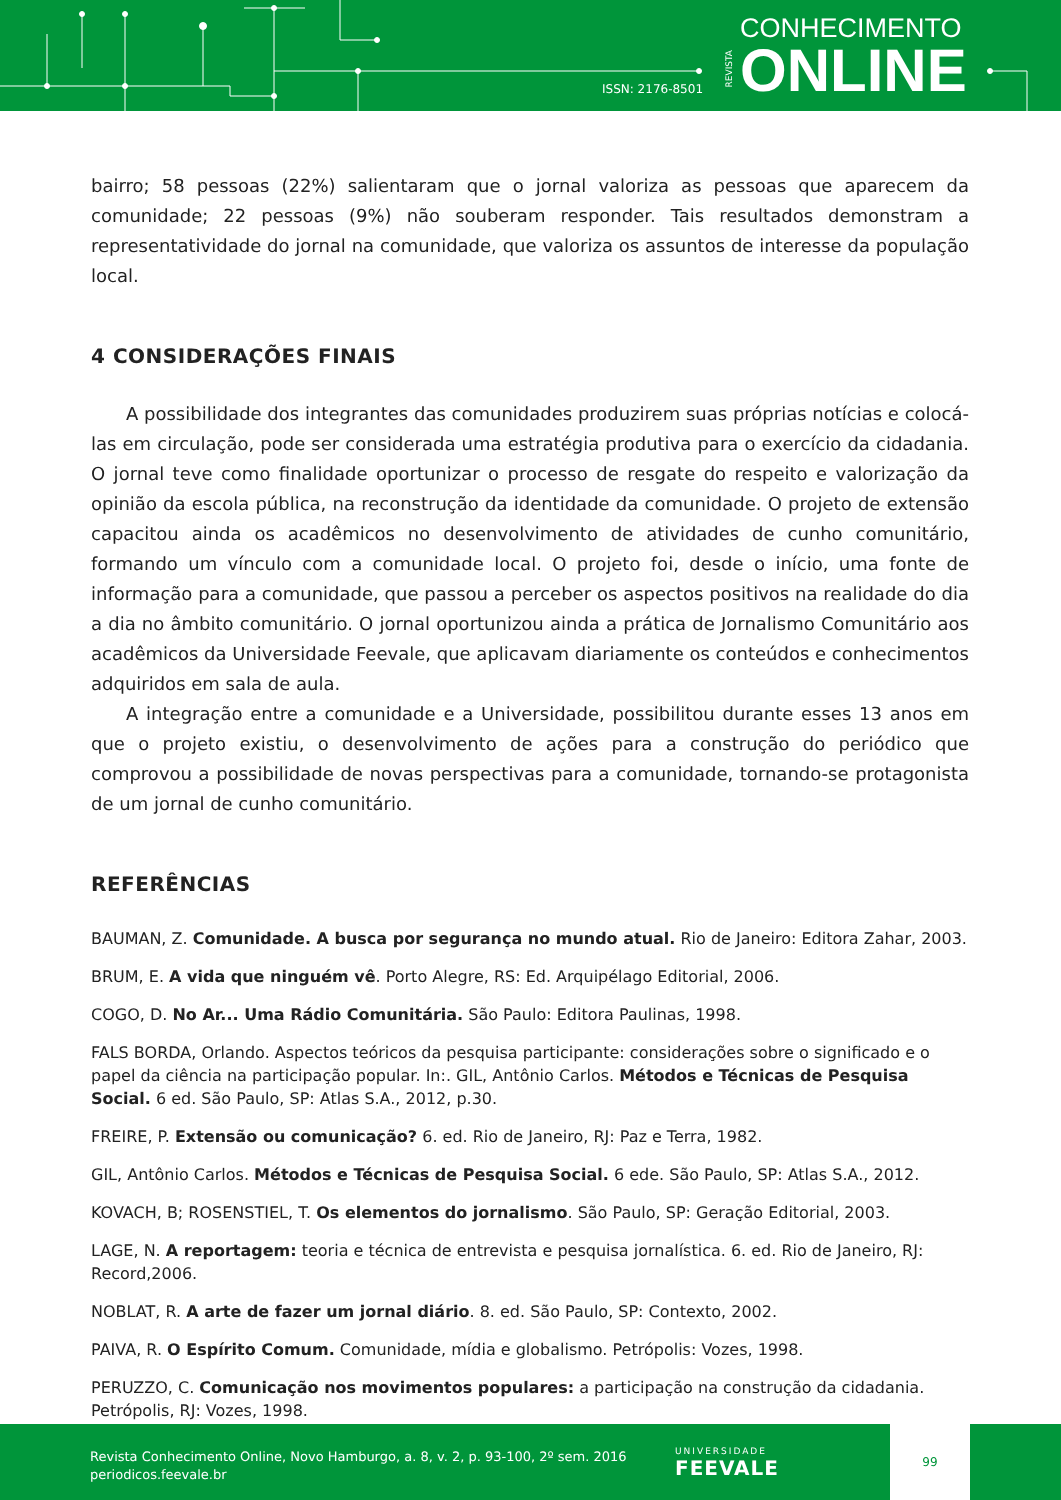ISSN: 2176-8501
REVISTA
CONHECIMENTO
ONLINE
bairro; 58 pessoas (22%) salientaram que o jornal valoriza as pessoas que aparecem da comunidade; 22 pessoas (9%) não souberam responder. Tais resultados demonstram a representatividade do jornal na comunidade, que valoriza os assuntos de interesse da população local.
4 CONSIDERAÇÕES FINAIS
A possibilidade dos integrantes das comunidades produzirem suas próprias notícias e colocá-las em circulação, pode ser considerada uma estratégia produtiva para o exercício da cidadania. O jornal teve como finalidade oportunizar o processo de resgate do respeito e valorização da opinião da escola pública, na reconstrução da identidade da comunidade. O projeto de extensão capacitou ainda os acadêmicos no desenvolvimento de atividades de cunho comunitário, formando um vínculo com a comunidade local. O projeto foi, desde o início, uma fonte de informação para a comunidade, que passou a perceber os aspectos positivos na realidade do dia a dia no âmbito comunitário. O jornal oportunizou ainda a prática de Jornalismo Comunitário aos acadêmicos da Universidade Feevale, que aplicavam diariamente os conteúdos e conhecimentos adquiridos em sala de aula.
A integração entre a comunidade e a Universidade, possibilitou durante esses 13 anos em que o projeto existiu, o desenvolvimento de ações para a construção do periódico que comprovou a possibilidade de novas perspectivas para a comunidade, tornando-se protagonista de um jornal de cunho comunitário.
REFERÊNCIAS
BAUMAN, Z. Comunidade. A busca por segurança no mundo atual. Rio de Janeiro: Editora Zahar, 2003.
BRUM, E. A vida que ninguém vê. Porto Alegre, RS: Ed. Arquipélago Editorial, 2006.
COGO, D. No Ar... Uma Rádio Comunitária. São Paulo: Editora Paulinas, 1998.
FALS BORDA, Orlando. Aspectos teóricos da pesquisa participante: considerações sobre o significado e o papel da ciência na participação popular. In:. GIL, Antônio Carlos. Métodos e Técnicas de Pesquisa Social. 6 ed. São Paulo, SP: Atlas S.A., 2012, p.30.
FREIRE, P. Extensão ou comunicação? 6. ed. Rio de Janeiro, RJ: Paz e Terra, 1982.
GIL, Antônio Carlos. Métodos e Técnicas de Pesquisa Social. 6 ede. São Paulo, SP: Atlas S.A., 2012.
KOVACH, B; ROSENSTIEL, T. Os elementos do jornalismo. São Paulo, SP: Geração Editorial, 2003.
LAGE, N. A reportagem: teoria e técnica de entrevista e pesquisa jornalística. 6. ed. Rio de Janeiro, RJ: Record,2006.
NOBLAT, R. A arte de fazer um jornal diário. 8. ed. São Paulo, SP: Contexto, 2002.
PAIVA, R. O Espírito Comum. Comunidade, mídia e globalismo. Petrópolis: Vozes, 1998.
PERUZZO, C. Comunicação nos movimentos populares: a participação na construção da cidadania. Petrópolis, RJ: Vozes, 1998.
Revista Conhecimento Online, Novo Hamburgo, a. 8, v. 2, p. 93-100, 2º sem. 2016
periodicos.feevale.br
UNIVERSIDADE
FEEVALE
99